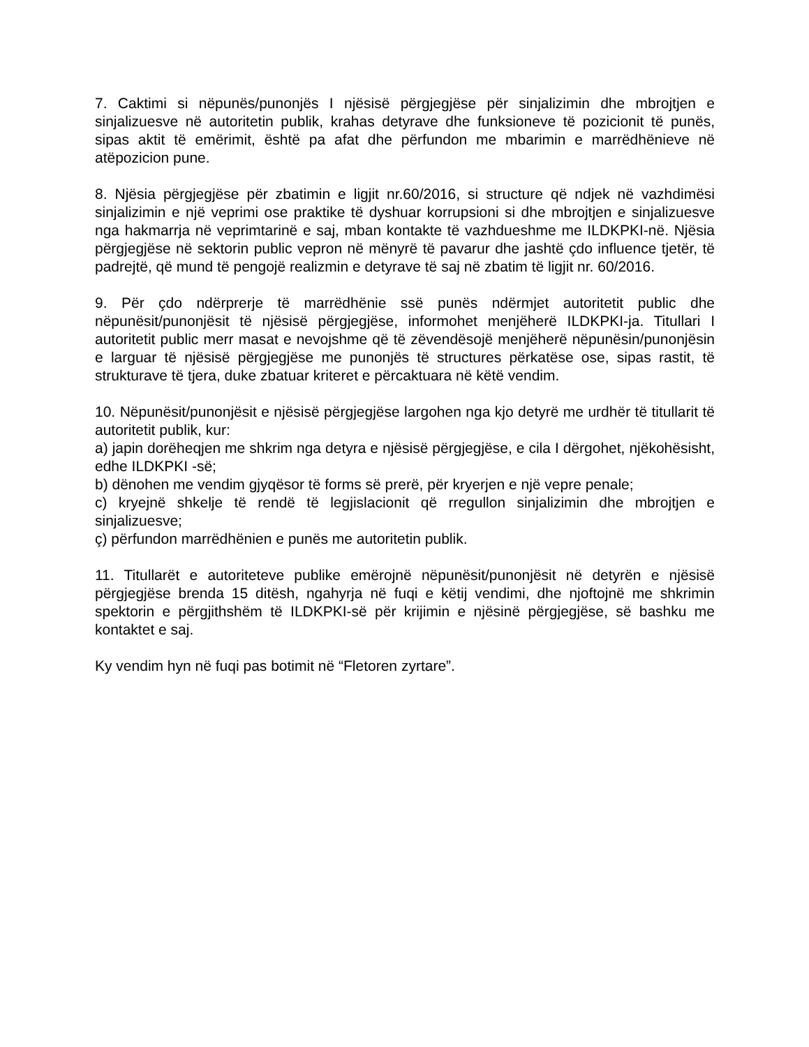7. Caktimi si nëpunës/punonjës I njësisë përgjegjëse për sinjalizimin dhe mbrojtjen e sinjalizuesve në autoritetin publik, krahas detyrave dhe funksioneve të pozicionit të punës, sipas aktit të emërimit, është pa afat dhe përfundon me mbarimin e marrëdhënieve në atëpozicion pune.
8. Njësia përgjegjëse për zbatimin e ligjit nr.60/2016, si structure që ndjek në vazhdimësi sinjalizimin e një veprimi ose praktike të dyshuar korrupsioni si dhe mbrojtjen e sinjalizuesve nga hakmarrja në veprimtarinë e saj, mban kontakte të vazhdueshme me ILDKPKI-në. Njësia përgjegjëse në sektorin public vepron në mënyrë të pavarur dhe jashtë çdo influence tjetër, të padrejtë, që mund të pengojë realizmin e detyrave të saj në zbatim të ligjit nr. 60/2016.
9. Për çdo ndërprerje të marrëdhënie ssë punës ndërmjet autoritetit public dhe nëpunësit/punonjësit të njësisë përgjegjëse, informohet menjëherë ILDKPKI-ja. Titullari I autoritetit public merr masat e nevojshme që të zëvendësojë menjëherë nëpunësin/punonjësin e larguar të njësisë përgjegjëse me punonjës të structures përkatëse ose, sipas rastit, të strukturave të tjera, duke zbatuar kriteret e përcaktuara në këtë vendim.
10. Nëpunësit/punonjësit e njësisë përgjegjëse largohen nga kjo detyrë me urdhër të titullarit të autoritetit publik, kur:
a) japin dorëheqjen me shkrim nga detyra e njësisë përgjegjëse, e cila I dërgohet, njëkohësisht, edhe ILDKPKI -së;
b) dënohen me vendim gjyqësor të forms së prerë, për kryerjen e një vepre penale;
c) kryejnë shkelje të rendë të legjislacionit që rregullon sinjalizimin dhe mbrojtjen e sinjalizuesve;
ç) përfundon marrëdhënien e punës me autoritetin publik.
11. Titullarët e autoriteteve publike emërojnë nëpunësit/punonjësit në detyrën e njësisë përgjegjëse brenda 15 ditësh, ngahyrja në fuqi e këtij vendimi, dhe njoftojnë me shkrimin spektorin e përgjithshëm të ILDKPKI-së për krijimin e njësinë përgjegjëse, së bashku me kontaktet e saj.
Ky vendim hyn në fuqi pas botimit në “Fletoren zyrtare”.